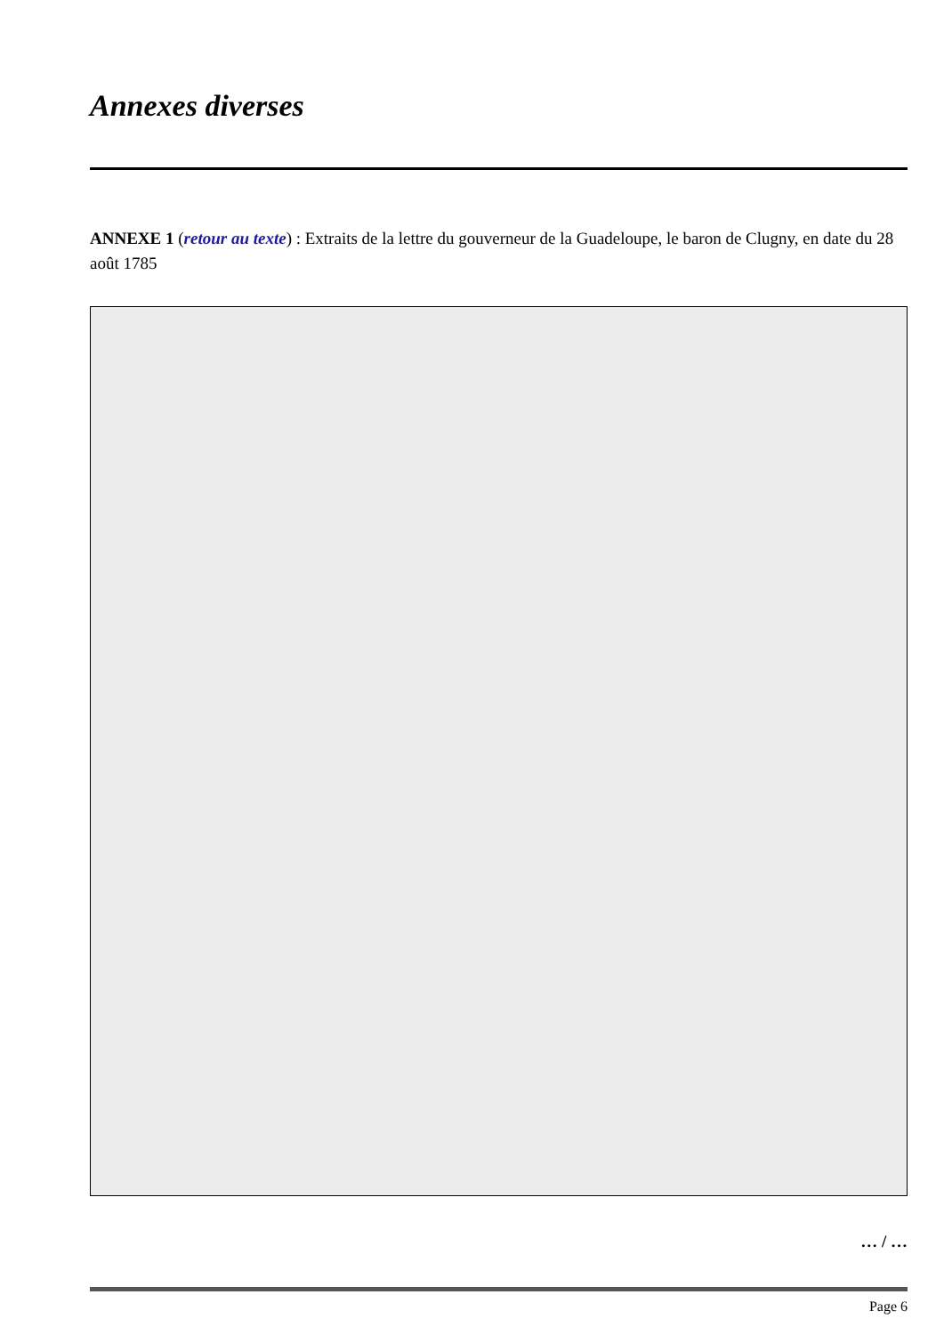Annexes diverses
ANNEXE 1 (retour au texte) : Extraits de la lettre du gouverneur de la Guadeloupe, le baron de Clugny, en date du 28 août 1785
… / …
Page 6